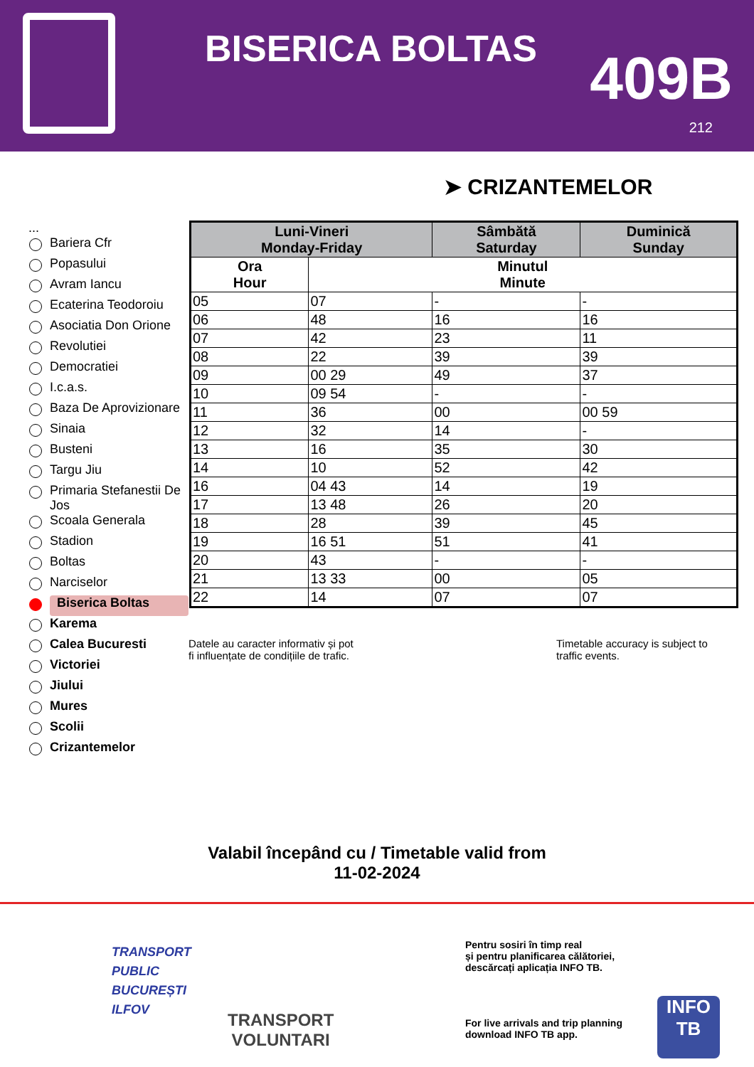BISERICA BOLTAS 409B
212
➤ CRIZANTEMELOR
...
Bariera Cfr
Popasului
Avram Iancu
Ecaterina Teodoroiu
Asociatia Don Orione
Revolutiei
Democratiei
I.c.a.s.
Baza De Aprovizionare
Sinaia
Busteni
Targu Jiu
Primaria Stefanestii De Jos
Scoala Generala
Stadion
Boltas
Narciselor
Biserica Boltas
Karema
Calea Bucuresti
Victoriei
Jiului
Mures
Scolii
Crizantemelor
| Luni-Vineri Monday-Friday | | Sâmbătă Saturday | Duminică Sunday |
| --- | --- | --- | --- |
| Ora Hour | Minutul Minute | | |
| 05 | 07 | - | - |
| 06 | 48 | 16 | 16 |
| 07 | 42 | 23 | 11 |
| 08 | 22 | 39 | 39 |
| 09 | 00 29 | 49 | 37 |
| 10 | 09 54 | - | - |
| 11 | 36 | 00 | 00 59 |
| 12 | 32 | 14 | - |
| 13 | 16 | 35 | 30 |
| 14 | 10 | 52 | 42 |
| 16 | 04 43 | 14 | 19 |
| 17 | 13 48 | 26 | 20 |
| 18 | 28 | 39 | 45 |
| 19 | 16 51 | 51 | 41 |
| 20 | 43 | - | - |
| 21 | 13 33 | 00 | 05 |
| 22 | 14 | 07 | 07 |
Datele au caracter informativ și pot
fi influențate de condițiile de trafic.
Timetable accuracy is subject to
traffic events.
Valabil începând cu / Timetable valid from
11-02-2024
TRANSPORT
PUBLIC
BUCUREȘTI
ILFOV
TRANSPORT
VOLUNTARI
Pentru sosiri în timp real
și pentru planificarea călătoriei,
descărcați aplicația INFO TB.
For live arrivals and trip planning
download INFO TB app.
INFO
TB